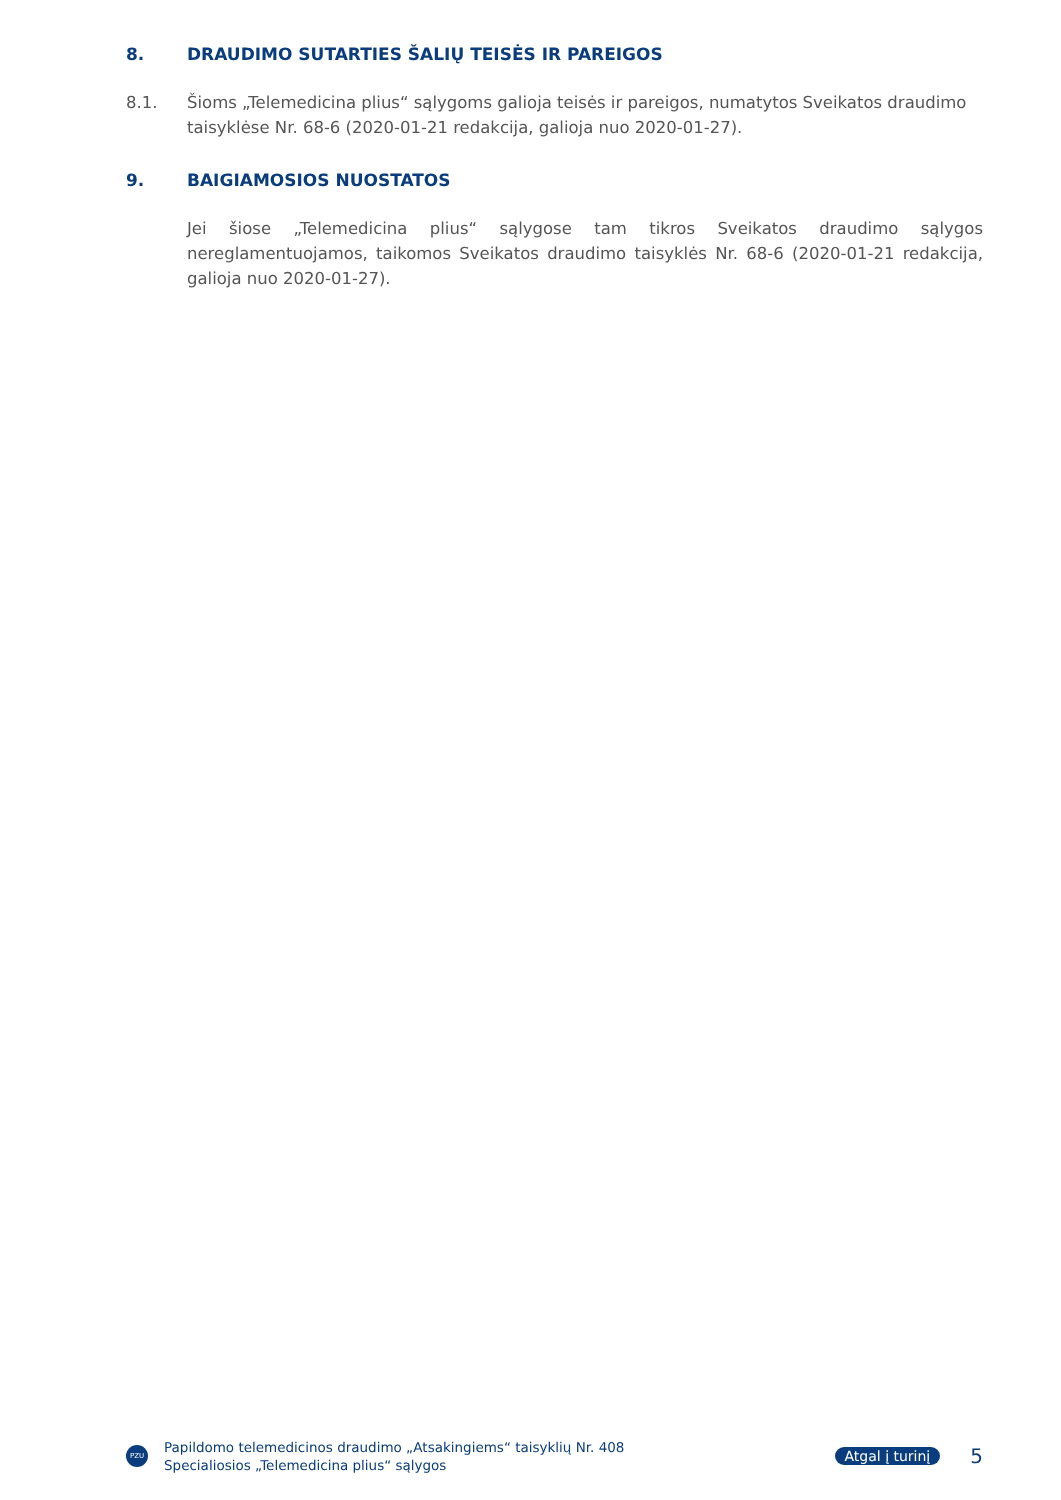8. DRAUDIMO SUTARTIES ŠALIŲ TEISĖS IR PAREIGOS
8.1. Šioms „Telemedicina plius“ sąlygoms galioja teisės ir pareigos, numatytos Sveikatos draudimo taisyklėse Nr. 68-6 (2020-01-21 redakcija, galioja nuo 2020-01-27).
9. BAIGIAMOSIOS NUOSTATOS
Jei šiose „Telemedicina plius“ sąlygose tam tikros Sveikatos draudimo sąlygos nereglamentuojamos, taikomos Sveikatos draudimo taisyklės Nr. 68-6 (2020-01-21 redakcija, galioja nuo 2020-01-27).
PZU
Papildomo telemedicinos draudimo „Atsakingiems“ taisyklių Nr. 408
Specialiosios „Telemedicina plius“ sąlygos
Atgal į turinį 5